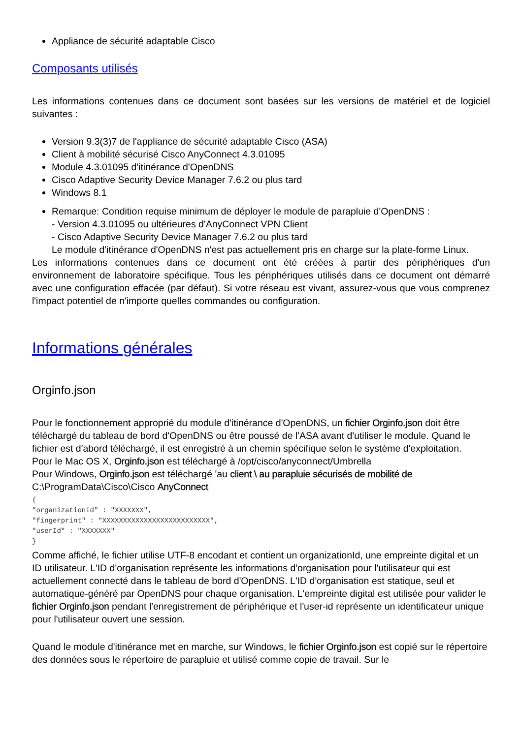Appliance de sécurité adaptable Cisco
Composants utilisés
Les informations contenues dans ce document sont basées sur les versions de matériel et de logiciel suivantes :
Version 9.3(3)7 de l'appliance de sécurité adaptable Cisco (ASA)
Client à mobilité sécurisé Cisco AnyConnect 4.3.01095
Module 4.3.01095 d'itinérance d'OpenDNS
Cisco Adaptive Security Device Manager 7.6.2 ou plus tard
Windows 8.1
Remarque: Condition requise minimum de déployer le module de parapluie d'OpenDNS :
- Version 4.3.01095 ou ultérieures d'AnyConnect VPN Client
- Cisco Adaptive Security Device Manager 7.6.2 ou plus tard
Le module d'itinérance d'OpenDNS n'est pas actuellement pris en charge sur la plate-forme Linux.
Les informations contenues dans ce document ont été créées à partir des périphériques d'un environnement de laboratoire spécifique. Tous les périphériques utilisés dans ce document ont démarré avec une configuration effacée (par défaut). Si votre réseau est vivant, assurez-vous que vous comprenez l'impact potentiel de n'importe quelles commandes ou configuration.
Informations générales
Orginfo.json
Pour le fonctionnement approprié du module d'itinérance d'OpenDNS, un fichier Orginfo.json doit être téléchargé du tableau de bord d'OpenDNS ou être poussé de l'ASA avant d'utiliser le module. Quand le fichier est d'abord téléchargé, il est enregistré à un chemin spécifique selon le système d'exploitation.
Pour le Mac OS X, Orginfo.json est téléchargé à /opt/cisco/anyconnect/Umbrella
Pour Windows, Orginfo.json est téléchargé 'au client \ au parapluie sécurisés de mobilité de C:\ProgramData\Cisco\Cisco AnyConnect
{
"organizationId" : "XXXXXXX",
"fingerprint" : "XXXXXXXXXXXXXXXXXXXXXXXXXX",
"userId" : "XXXXXXX"
}
Comme affiché, le fichier utilise UTF-8 encodant et contient un organizationId, une empreinte digital et un ID utilisateur. L'ID d'organisation représente les informations d'organisation pour l'utilisateur qui est actuellement connecté dans le tableau de bord d'OpenDNS. L'ID d'organisation est statique, seul et automatique-généré par OpenDNS pour chaque organisation. L'empreinte digital est utilisée pour valider le fichier Orginfo.json pendant l'enregistrement de périphérique et l'user-id représente un identificateur unique pour l'utilisateur ouvert une session.
Quand le module d'itinérance met en marche, sur Windows, le fichier Orginfo.json est copié sur le répertoire des données sous le répertoire de parapluie et utilisé comme copie de travail. Sur le